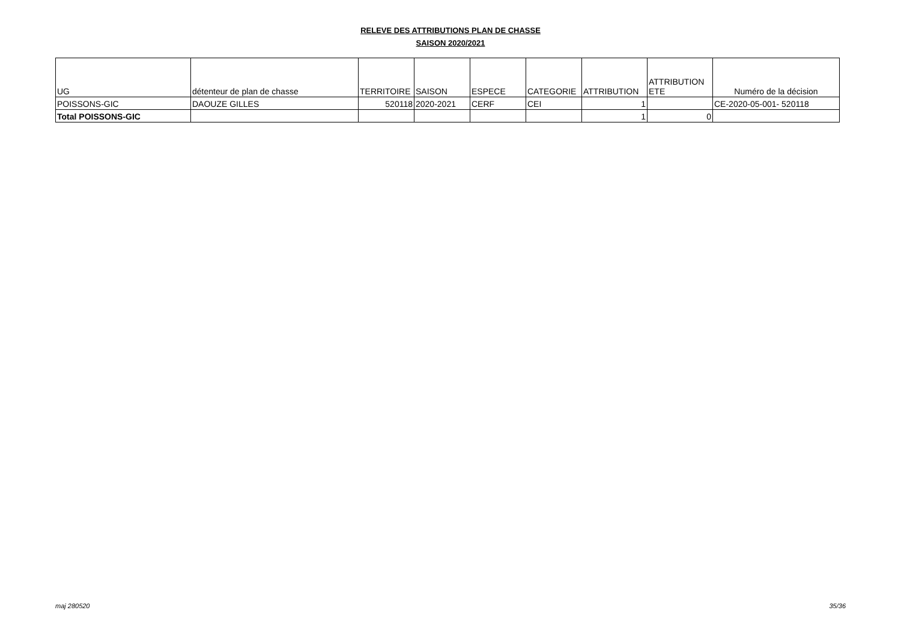RELEVE DES ATTRIBUTIONS PLAN DE CHASSE
SAISON 2020/2021
| UG | détenteur de plan de chasse | TERRITOIRE | SAISON | ESPECE | CATEGORIE | ATTRIBUTION | ATTRIBUTION ETE | Numéro de la décision |
| --- | --- | --- | --- | --- | --- | --- | --- | --- |
| POISSONS-GIC | DAOUZE GILLES | 520118 | 2020-2021 | CERF | CEI | 1 | | CE-2020-05-001- 520118 |
| Total POISSONS-GIC | | | | | | 1 | 0 | |
maj 280520 35/36